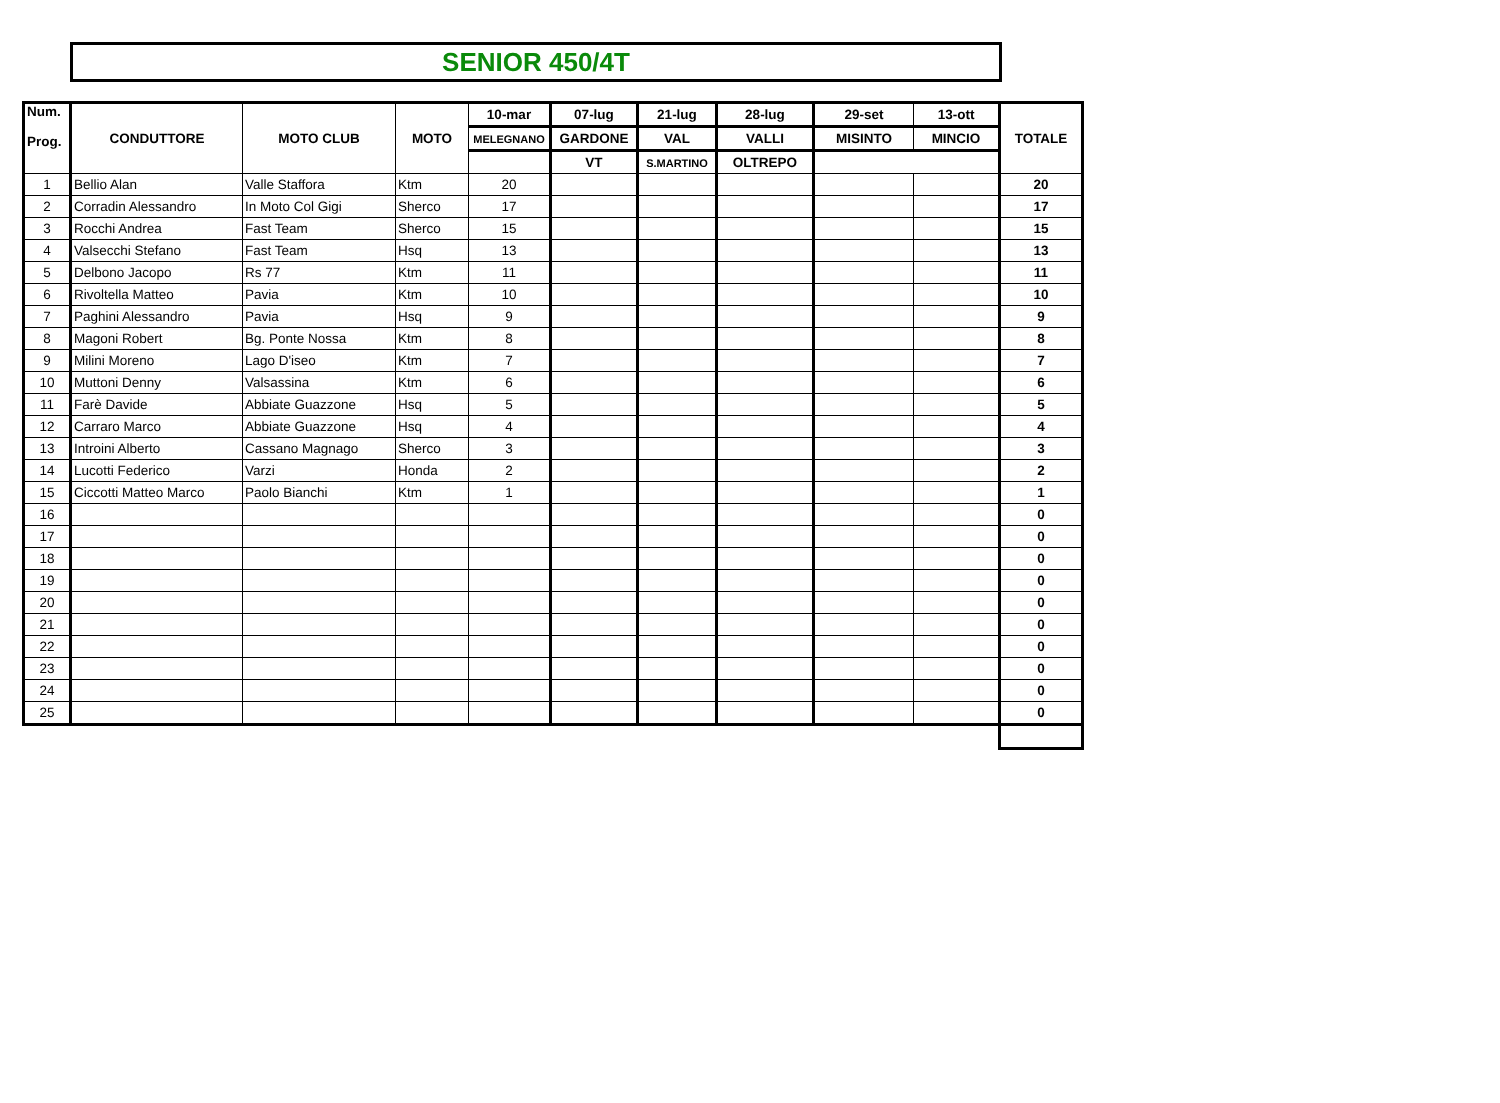SENIOR 450/4T
| Num. Prog. | CONDUTTORE | MOTO CLUB | MOTO | 10-mar | 07-lug | 21-lug | 28-lug | 29-set | 13-ott | TOTALE |
| --- | --- | --- | --- | --- | --- | --- | --- | --- | --- | --- |
| | | | | MELEGNANO | GARDONE | VAL | VALLI | MISINTO | MINCIO | |
| | | | | | VT | S.MARTINO | OLTREPO | | | |
| 1 | Bellio Alan | Valle Staffora | Ktm | 20 | | | | | | 20 |
| 2 | Corradin Alessandro | In Moto Col Gigi | Sherco | 17 | | | | | | 17 |
| 3 | Rocchi Andrea | Fast Team | Sherco | 15 | | | | | | 15 |
| 4 | Valsecchi Stefano | Fast Team | Hsq | 13 | | | | | | 13 |
| 5 | Delbono Jacopo | Rs 77 | Ktm | 11 | | | | | | 11 |
| 6 | Rivoltella Matteo | Pavia | Ktm | 10 | | | | | | 10 |
| 7 | Paghini Alessandro | Pavia | Hsq | 9 | | | | | | 9 |
| 8 | Magoni Robert | Bg. Ponte Nossa | Ktm | 8 | | | | | | 8 |
| 9 | Milini Moreno | Lago D'iseo | Ktm | 7 | | | | | | 7 |
| 10 | Muttoni Denny | Valsassina | Ktm | 6 | | | | | | 6 |
| 11 | Farè Davide | Abbiate Guazzone | Hsq | 5 | | | | | | 5 |
| 12 | Carraro Marco | Abbiate Guazzone | Hsq | 4 | | | | | | 4 |
| 13 | Introini Alberto | Cassano Magnago | Sherco | 3 | | | | | | 3 |
| 14 | Lucotti Federico | Varzi | Honda | 2 | | | | | | 2 |
| 15 | Ciccotti Matteo Marco | Paolo Bianchi | Ktm | 1 | | | | | | 1 |
| 16 | | | | | | | | | | 0 |
| 17 | | | | | | | | | | 0 |
| 18 | | | | | | | | | | 0 |
| 19 | | | | | | | | | | 0 |
| 20 | | | | | | | | | | 0 |
| 21 | | | | | | | | | | 0 |
| 22 | | | | | | | | | | 0 |
| 23 | | | | | | | | | | 0 |
| 24 | | | | | | | | | | 0 |
| 25 | | | | | | | | | | 0 |